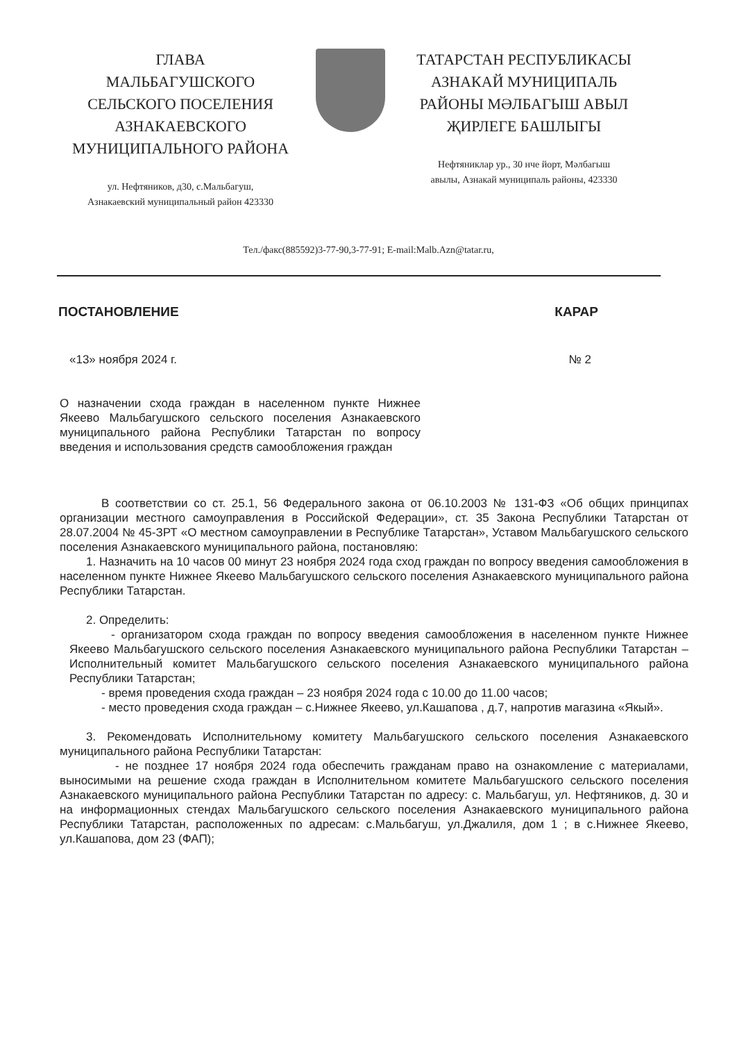ГЛАВА
МАЛЬБАГУШСКОГО
СЕЛЬСКОГО ПОСЕЛЕНИЯ
АЗНАКАЕВСКОГО
МУНИЦИПАЛЬНОГО РАЙОНА
ул. Нефтяников, д30, с.Мальбагуш,
Азнакаевский муниципальный район 423330
ТАТАРСТАН РЕСПУБЛИКАСЫ
АЗНАКАЙ МУНИЦИПАЛЬ
РАЙОНЫ МӘЛБАГЫШ АВЫЛ
ҖИРЛЕГЕ БАШЛЫГЫ
Нефтяниклар ур., 30 нче йорт, Мәлбагыш
авылы, Азнакай муниципаль районы, 423330
Тел./факс(885592)3-77-90,3-77-91; E-mail:Malb.Azn@tatar.ru,
ПОСТАНОВЛЕНИЕ КАРАР
«13» ноября 2024 г. № 2
О назначении схода граждан в населенном пункте Нижнее Якеево Мальбагушского сельского поселения Азнакаевского муниципального района Республики Татарстан по вопросу введения и использования средств самообложения граждан
В соответствии со ст. 25.1, 56 Федерального закона от 06.10.2003 № 131-ФЗ «Об общих принципах организации местного самоуправления в Российской Федерации», ст. 35 Закона Республики Татарстан от 28.07.2004 № 45-ЗРТ «О местном самоуправлении в Республике Татарстан», Уставом Мальбагушского сельского поселения Азнакаевского муниципального района, постановляю:
1. Назначить на 10 часов 00 минут 23 ноября 2024 года сход граждан по вопросу введения самообложения в населенном пункте Нижнее Якеево Мальбагушского сельского поселения Азнакаевского муниципального района Республики Татарстан.
2. Определить:
- организатором схода граждан по вопросу введения самообложения в населенном пункте Нижнее Якеево Мальбагушского сельского поселения Азнакаевского муниципального района Республики Татарстан – Исполнительный комитет Мальбагушского сельского поселения Азнакаевского муниципального района Республики Татарстан;
- время проведения схода граждан – 23 ноября 2024 года с 10.00 до 11.00 часов;
- место проведения схода граждан – с.Нижнее Якеево, ул.Кашапова , д.7, напротив магазина «Якый».
3. Рекомендовать Исполнительному комитету Мальбагушского сельского поселения Азнакаевского муниципального района Республики Татарстан:
- не позднее 17 ноября 2024 года обеспечить гражданам право на ознакомление с материалами, выносимыми на решение схода граждан в Исполнительном комитете Мальбагушского сельского поселения Азнакаевского муниципального района Республики Татарстан по адресу: с. Мальбагуш, ул. Нефтяников, д. 30 и на информационных стендах Мальбагушского сельского поселения Азнакаевского муниципального района Республики Татарстан, расположенных по адресам: с.Мальбагуш, ул.Джалиля, дом 1 ; в с.Нижнее Якеево, ул.Кашапова, дом 23 (ФАП);